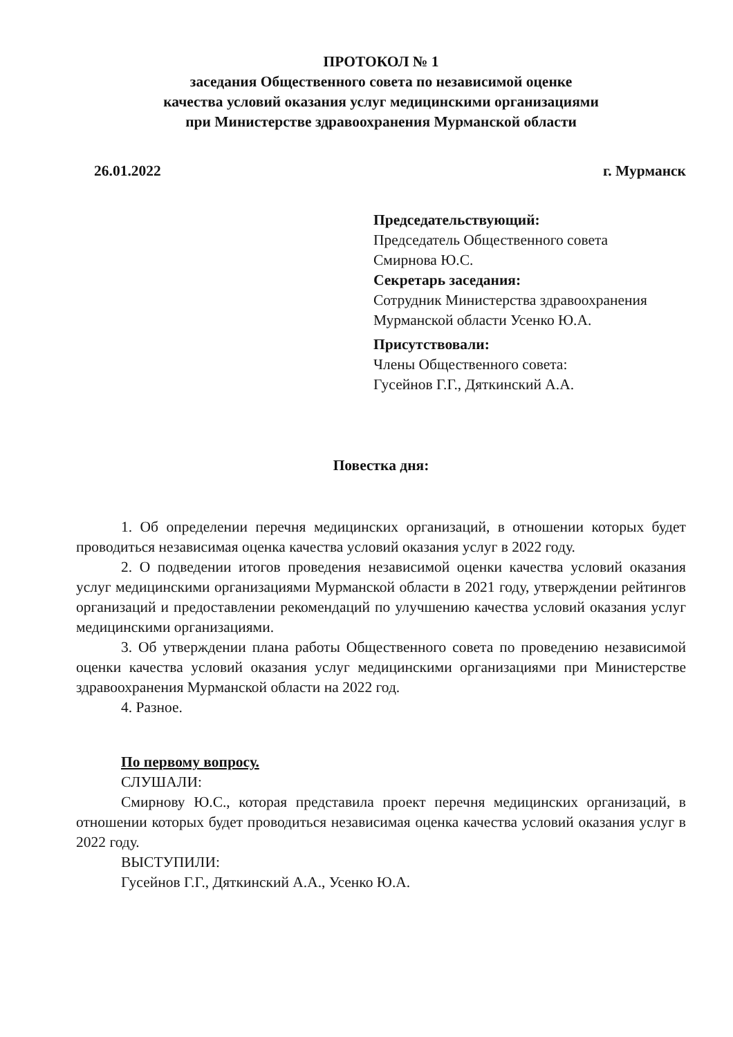ПРОТОКОЛ № 1
заседания Общественного совета по независимой оценке
качества условий оказания услуг медицинскими организациями
при Министерстве здравоохранения Мурманской области
26.01.2022 г. Мурманск
Председательствующий:
Председатель Общественного совета
Смирнова Ю.С.
Секретарь заседания:
Сотрудник Министерства здравоохранения
Мурманской области Усенко Ю.А.
Присутствовали:
Члены Общественного совета:
Гусейнов Г.Г., Дяткинский А.А.
Повестка дня:
1. Об определении перечня медицинских организаций, в отношении которых будет проводиться независимая оценка качества условий оказания услуг в 2022 году.
2. О подведении итогов проведения независимой оценки качества условий оказания услуг медицинскими организациями Мурманской области в 2021 году, утверждении рейтингов организаций и предоставлении рекомендаций по улучшению качества условий оказания услуг медицинскими организациями.
3. Об утверждении плана работы Общественного совета по проведению независимой оценки качества условий оказания услуг медицинскими организациями при Министерстве здравоохранения Мурманской области на 2022 год.
4. Разное.
По первому вопросу.
СЛУШАЛИ:
Смирнову Ю.С., которая представила проект перечня медицинских организаций, в отношении которых будет проводиться независимая оценка качества условий оказания услуг в 2022 году.
ВЫСТУПИЛИ:
Гусейнов Г.Г., Дяткинский А.А., Усенко Ю.А.